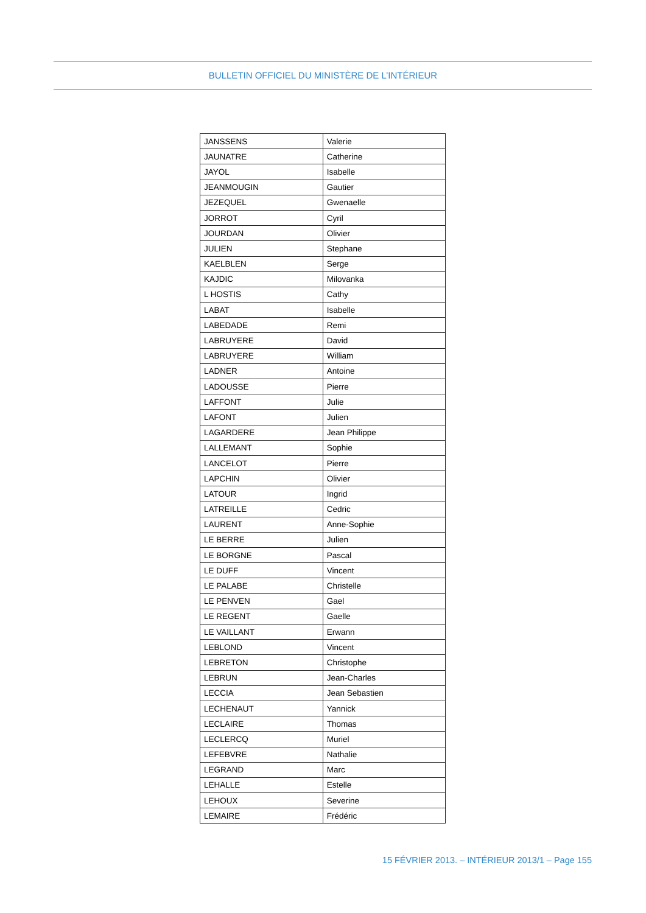BULLETIN OFFICIEL DU MINISTÈRE DE L’INTÉRIEUR
| JANSSENS | Valerie |
| JAUNATRE | Catherine |
| JAYOL | Isabelle |
| JEANMOUGIN | Gautier |
| JEZEQUEL | Gwenaelle |
| JORROT | Cyril |
| JOURDAN | Olivier |
| JULIEN | Stephane |
| KAELBLEN | Serge |
| KAJDIC | Milovanka |
| L HOSTIS | Cathy |
| LABAT | Isabelle |
| LABEDADE | Remi |
| LABRUYERE | David |
| LABRUYERE | William |
| LADNER | Antoine |
| LADOUSSE | Pierre |
| LAFFONT | Julie |
| LAFONT | Julien |
| LAGARDERE | Jean Philippe |
| LALLEMANT | Sophie |
| LANCELOT | Pierre |
| LAPCHIN | Olivier |
| LATOUR | Ingrid |
| LATREILLE | Cedric |
| LAURENT | Anne-Sophie |
| LE BERRE | Julien |
| LE BORGNE | Pascal |
| LE DUFF | Vincent |
| LE PALABE | Christelle |
| LE PENVEN | Gael |
| LE REGENT | Gaelle |
| LE VAILLANT | Erwann |
| LEBLOND | Vincent |
| LEBRETON | Christophe |
| LEBRUN | Jean-Charles |
| LECCIA | Jean Sebastien |
| LECHENAUT | Yannick |
| LECLAIRE | Thomas |
| LECLERCQ | Muriel |
| LEFEBVRE | Nathalie |
| LEGRAND | Marc |
| LEHALLE | Estelle |
| LEHOUX | Severine |
| LEMAIRE | Frédéric |
15 FÉVRIER 2013. – INTÉRIEUR 2013/1 – Page 155